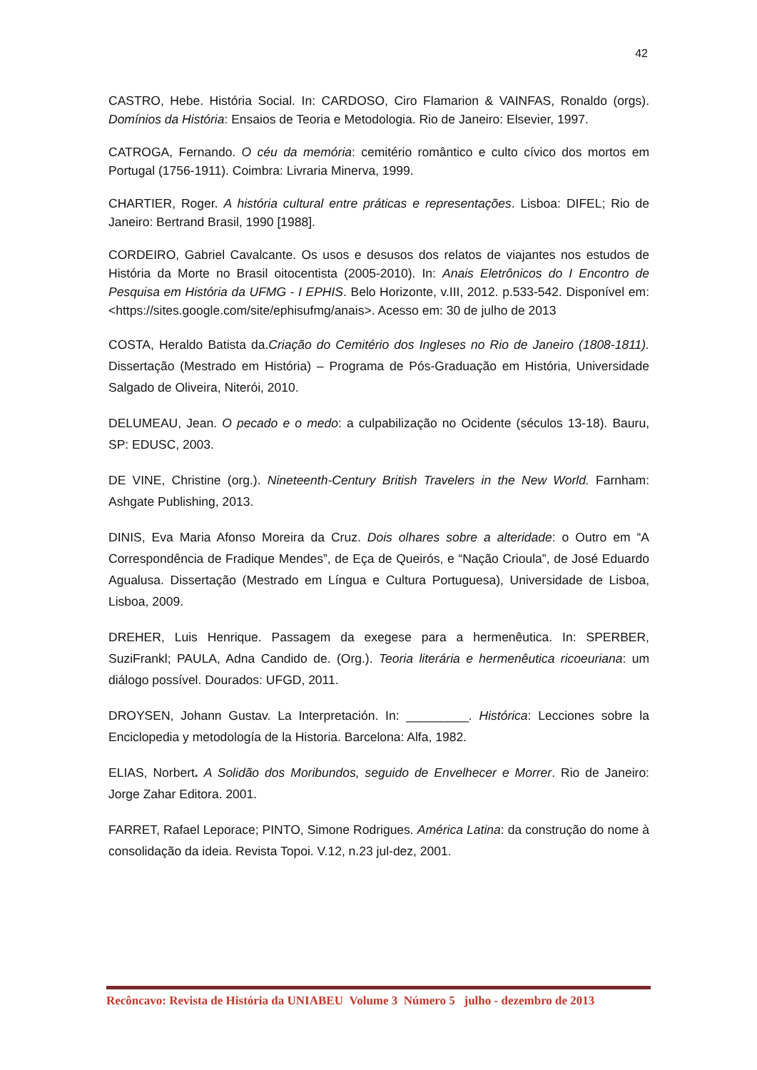42
CASTRO, Hebe. História Social. In: CARDOSO, Ciro Flamarion & VAINFAS, Ronaldo (orgs). Domínios da História: Ensaios de Teoria e Metodologia. Rio de Janeiro: Elsevier, 1997.
CATROGA, Fernando. O céu da memória: cemitério romântico e culto cívico dos mortos em Portugal (1756-1911). Coimbra: Livraria Minerva, 1999.
CHARTIER, Roger. A história cultural entre práticas e representações. Lisboa: DIFEL; Rio de Janeiro: Bertrand Brasil, 1990 [1988].
CORDEIRO, Gabriel Cavalcante. Os usos e desusos dos relatos de viajantes nos estudos de História da Morte no Brasil oitocentista (2005-2010). In: Anais Eletrônicos do I Encontro de Pesquisa em História da UFMG - I EPHIS. Belo Horizonte, v.III, 2012. p.533-542. Disponível em: <https://sites.google.com/site/ephisufmg/anais>. Acesso em: 30 de julho de 2013
COSTA, Heraldo Batista da.Criação do Cemitério dos Ingleses no Rio de Janeiro (1808-1811). Dissertação (Mestrado em História) – Programa de Pós-Graduação em História, Universidade Salgado de Oliveira, Niterói, 2010.
DELUMEAU, Jean. O pecado e o medo: a culpabilização no Ocidente (séculos 13-18). Bauru, SP: EDUSC, 2003.
DE VINE, Christine (org.). Nineteenth-Century British Travelers in the New World. Farnham: Ashgate Publishing, 2013.
DINIS, Eva Maria Afonso Moreira da Cruz. Dois olhares sobre a alteridade: o Outro em “A Correspondência de Fradique Mendes”, de Eça de Queirós, e “Nação Crioula”, de José Eduardo Agualusa. Dissertação (Mestrado em Língua e Cultura Portuguesa), Universidade de Lisboa, Lisboa, 2009.
DREHER, Luis Henrique. Passagem da exegese para a hermenêutica. In: SPERBER, SuziFrankl; PAULA, Adna Candido de. (Org.). Teoria literária e hermenêutica ricoeuriana: um diálogo possível. Dourados: UFGD, 2011.
DROYSEN, Johann Gustav. La Interpretación. In: _________. Histórica: Lecciones sobre la Enciclopedia y metodología de la Historia. Barcelona: Alfa, 1982.
ELIAS, Norbert. A Solidão dos Moribundos, seguido de Envelhecer e Morrer. Rio de Janeiro: Jorge Zahar Editora. 2001.
FARRET, Rafael Leporace; PINTO, Simone Rodrigues. América Latina: da construção do nome à consolidação da ideia. Revista Topoi. V.12, n.23 jul-dez, 2001.
Recôncavo: Revista de História da UNIABEU Volume 3 Número 5 julho - dezembro de 2013